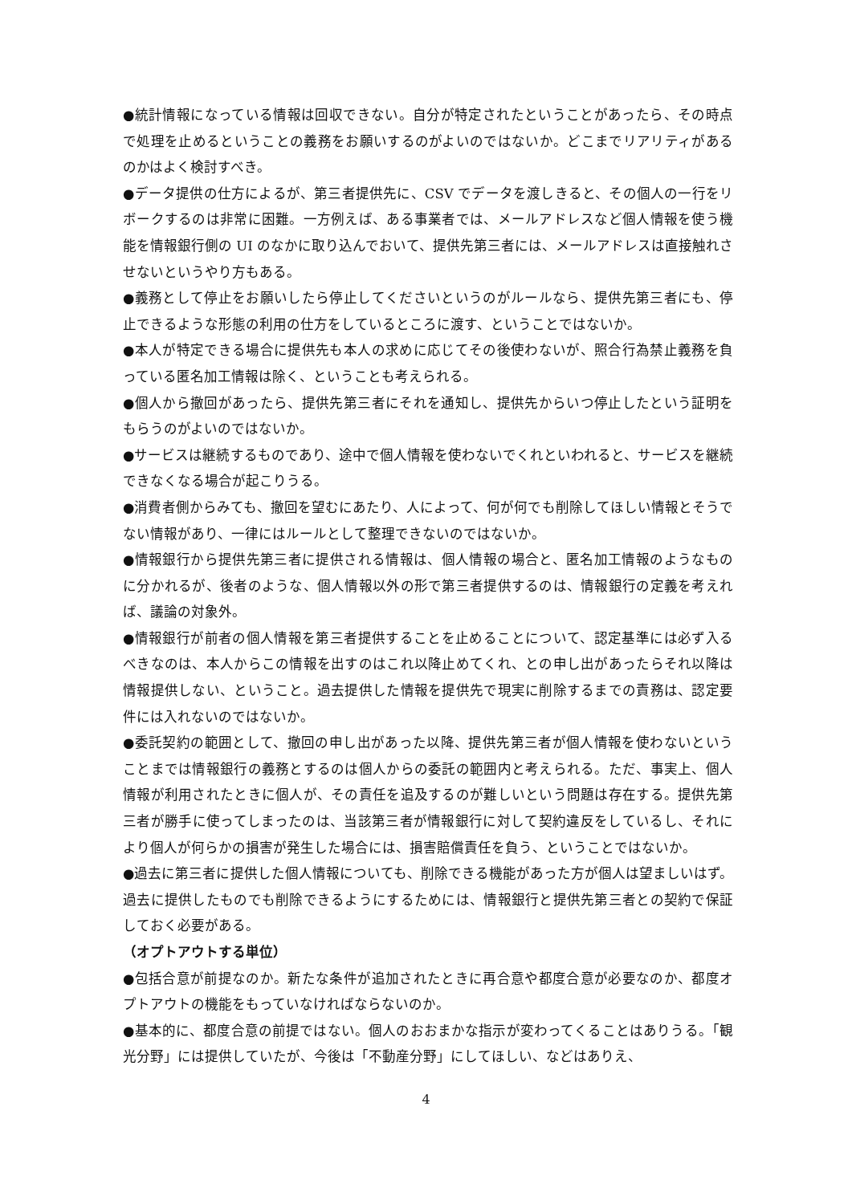●統計情報になっている情報は回収できない。自分が特定されたということがあったら、その時点で処理を止めるということの義務をお願いするのがよいのではないか。どこまでリアリティがあるのかはよく検討すべき。
●データ提供の仕方によるが、第三者提供先に、CSV でデータを渡しきると、その個人の一行をリボークするのは非常に困難。一方例えば、ある事業者では、メールアドレスなど個人情報を使う機能を情報銀行側の UI のなかに取り込んでおいて、提供先第三者には、メールアドレスは直接触れさせないというやり方もある。
●義務として停止をお願いしたら停止してくださいというのがルールなら、提供先第三者にも、停止できるような形態の利用の仕方をしているところに渡す、ということではないか。
●本人が特定できる場合に提供先も本人の求めに応じてその後使わないが、照合行為禁止義務を負っている匿名加工情報は除く、ということも考えられる。
●個人から撤回があったら、提供先第三者にそれを通知し、提供先からいつ停止したという証明をもらうのがよいのではないか。
●サービスは継続するものであり、途中で個人情報を使わないでくれといわれると、サービスを継続できなくなる場合が起こりうる。
●消費者側からみても、撤回を望むにあたり、人によって、何が何でも削除してほしい情報とそうでない情報があり、一律にはルールとして整理できないのではないか。
●情報銀行から提供先第三者に提供される情報は、個人情報の場合と、匿名加工情報のようなものに分かれるが、後者のような、個人情報以外の形で第三者提供するのは、情報銀行の定義を考えれば、議論の対象外。
●情報銀行が前者の個人情報を第三者提供することを止めることについて、認定基準には必ず入るべきなのは、本人からこの情報を出すのはこれ以降止めてくれ、との申し出があったらそれ以降は情報提供しない、ということ。過去提供した情報を提供先で現実に削除するまでの責務は、認定要件には入れないのではないか。
●委託契約の範囲として、撤回の申し出があった以降、提供先第三者が個人情報を使わないということまでは情報銀行の義務とするのは個人からの委託の範囲内と考えられる。ただ、事実上、個人情報が利用されたときに個人が、その責任を追及するのが難しいという問題は存在する。提供先第三者が勝手に使ってしまったのは、当該第三者が情報銀行に対して契約違反をしているし、それにより個人が何らかの損害が発生した場合には、損害賠償責任を負う、ということではないか。
●過去に第三者に提供した個人情報についても、削除できる機能があった方が個人は望ましいはず。過去に提供したものでも削除できるようにするためには、情報銀行と提供先第三者との契約で保証しておく必要がある。
（オプトアウトする単位）
●包括合意が前提なのか。新たな条件が追加されたときに再合意や都度合意が必要なのか、都度オプトアウトの機能をもっていなければならないのか。
●基本的に、都度合意の前提ではない。個人のおおまかな指示が変わってくることはありうる。「観光分野」には提供していたが、今後は「不動産分野」にしてほしい、などはありえ、
4